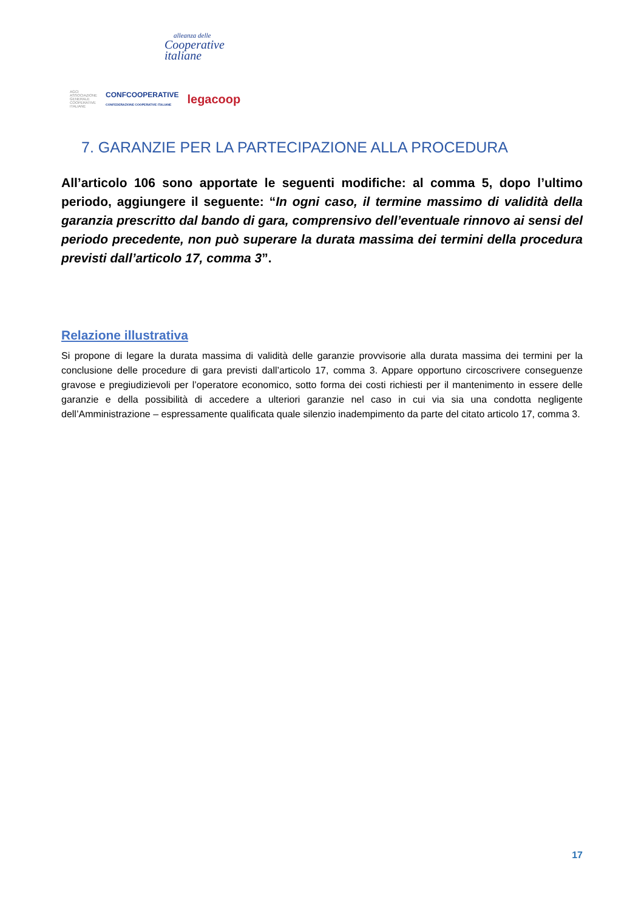alleanza delle
Cooperative
italiane
AGCI
ASSOCIAZIONE
GENERALE
COOPERATIVE
ITALIANE CONFCOOPERATIVE
CONFEDERAZIONE COOPERATIVE ITALIANE legacoop
7. GARANZIE PER LA PARTECIPAZIONE ALLA PROCEDURA
All’articolo 106 sono apportate le seguenti modifiche: al comma 5, dopo l’ultimo periodo, aggiungere il seguente: “In ogni caso, il termine massimo di validità della garanzia prescritto dal bando di gara, comprensivo dell’eventuale rinnovo ai sensi del periodo precedente, non può superare la durata massima dei termini della procedura previsti dall’articolo 17, comma 3”.
Relazione illustrativa
Si propone di legare la durata massima di validità delle garanzie provvisorie alla durata massima dei termini per la conclusione delle procedure di gara previsti dall’articolo 17, comma 3. Appare opportuno circoscrivere conseguenze gravose e pregiudizievoli per l’operatore economico, sotto forma dei costi richiesti per il mantenimento in essere delle garanzie e della possibilità di accedere a ulteriori garanzie nel caso in cui via sia una condotta negligente dell’Amministrazione – espressamente qualificata quale silenzio inadempimento da parte del citato articolo 17, comma 3.
17